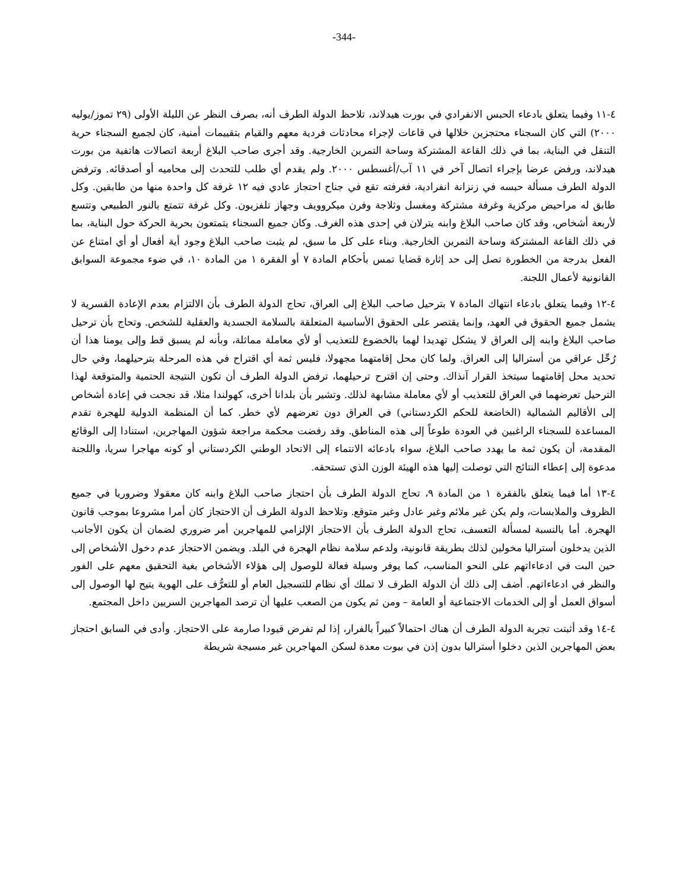-344-
٤-١١ وفيما يتعلق بادعاء الحبس الانفرادي في بورت هيدلاند، تلاحظ الدولة الطرف أنه، بصرف النظر عن الليلة الأولى (٢٩ تموز/يوليه ٢٠٠٠) التي كان السجناء محتجزين خلالها في قاعات لإجراء محادثات فردية معهم والقيام بتقييمات أمنية، كان لجميع السجناء حرية التنقل في البناية، بما في ذلك القاعة المشتركة وساحة التمرين الخارجية. وقد أجرى صاحب البلاغ أربعة اتصالات هاتفية من بورت هيدلاند، ورفض عرضا بإجراء اتصال آخر في ١١ آب/أغسطس ٢٠٠٠. ولم يقدم أي طلب للتحدث إلى محاميه أو أصدقائه. وترفض الدولة الطرف مسألة حبسه في زنزانة انفرادية، فغرفته تقع في جناح احتجاز عادي فيه ١٢ غرفة كل واحدة منها من طابقين. وكل طابق له مراحيض مركزية وغرفة مشتركة ومغسل وثلاجة وفرن ميكروويف وجهاز تلفزيون. وكل غرفة تتمتع بالنور الطبيعي وتتسع لأربعة أشخاص، وقد كان صاحب البلاغ وابنه يترلان في إحدى هذه الغرف. وكان جميع السجناء يتمتعون بحرية الحركة حول البناية، بما في ذلك القاعة المشتركة وساحة التمرين الخارجية. وبناء على كل ما سبق، لم يثبت صاحب البلاغ وجود أية أفعال أو أي امتناع عن الفعل بدرجة من الخطورة تصل إلى حد إثارة قضايا تمس بأحكام المادة ٧ أو الفقرة ١ من المادة ١٠، في ضوء مجموعة السوابق القانونية لأعمال اللجنة.
٤-١٢ وفيما يتعلق بادعاء انتهاك المادة ٧ بترحيل صاحب البلاغ إلى العراق، تحاج الدولة الطرف بأن الالتزام بعدم الإعادة القسرية لا يشمل جميع الحقوق في العهد، وإنما يقتصر على الحقوق الأساسية المتعلقة بالسلامة الجسدية والعقلية للشخص. وتحاج بأن ترحيل صاحب البلاغ وابنه إلى العراق لا يشكل تهديدا لهما بالخضوع للتعذيب أو لأي معاملة مماثلة، وبأنه لم يسبق قط وإلى يومنا هذا أن رُحِّل عراقي من أستراليا إلى العراق. ولما كان محل إقامتهما مجهولا، فليس ثمة أي اقتراح في هذه المرحلة بترحيلهما، وفي حال تحديد محل إقامتهما سيتخذ القرار آنذاك. وحتى إن اقترح ترحيلهما، ترفض الدولة الطرف أن تكون النتيجة الحتمية والمتوقعة لهذا الترحيل تعرضهما في العراق للتعذيب أو لأي معاملة مشابهة لذلك. وتشير بأن بلدانا أخرى، كهولندا مثلا، قد نجحت في إعادة أشخاص إلى الأقاليم الشمالية (الخاضعة للحكم الكردستاني) في العراق دون تعرضهم لأي خطر. كما أن المنظمة الدولية للهجرة تقدم المساعدة للسجناء الراغبين في العودة طوعاً إلى هذه المناطق. وقد رفضت محكمة مراجعة شؤون المهاجرين، استنادا إلى الوقائع المقدمة، أن يكون ثمة ما يهدد صاحب البلاغ، سواء بادعائه الانتماء إلى الاتحاد الوطني الكردستاني أو كونه مهاجرا سريا، واللجنة مدعوة إلى إعطاء النتائج التي توصلت إليها هذه الهيئة الوزن الذي تستحقه.
٤-١٣ أما فيما يتعلق بالفقرة ١ من المادة ٩، تحاج الدولة الطرف بأن احتجاز صاحب البلاغ وابنه كان معقولا وضروريا في جميع الظروف والملابسات، ولم يكن غير ملائم وغير عادل وغير متوقع. وتلاحظ الدولة الطرف أن الاحتجاز كان أمرا مشروعا بموجب قانون الهجرة. أما بالنسبة لمسألة التعسف، تحاج الدولة الطرف بأن الاحتجاز الإلزامي للمهاجرين أمر ضروري لضمان أن يكون الأجانب الذين يدخلون أستراليا مخولين لذلك بطريقة قانونية، ولدعم سلامة نظام الهجرة في البلد. ويضمن الاحتجاز عدم دخول الأشخاص إلى حين البت في ادعاءاتهم على النحو المناسب، كما يوفر وسيلة فعالة للوصول إلى هؤلاء الأشخاص بغية التحقيق معهم على الفور والنظر في ادعاءاتهم. أضف إلى ذلك أن الدولة الطرف لا تملك أي نظام للتسجيل العام أو للتعرُّف على الهوية يتيح لها الوصول إلى أسواق العمل أو إلى الخدمات الاجتماعية أو العامة – ومن ثم يكون من الصعب عليها أن ترصد المهاجرين السريين داخل المجتمع.
٤-١٤ وقد أثبتت تجربة الدولة الطرف أن هناك احتمالاً كبيراً بالفرار، إذا لم تفرض قيودا صارمة على الاحتجاز. وأدى في السابق احتجاز بعض المهاجرين الذين دخلوا أستراليا بدون إذن في بيوت معدة لسكن المهاجرين غير مسيجة شريطة